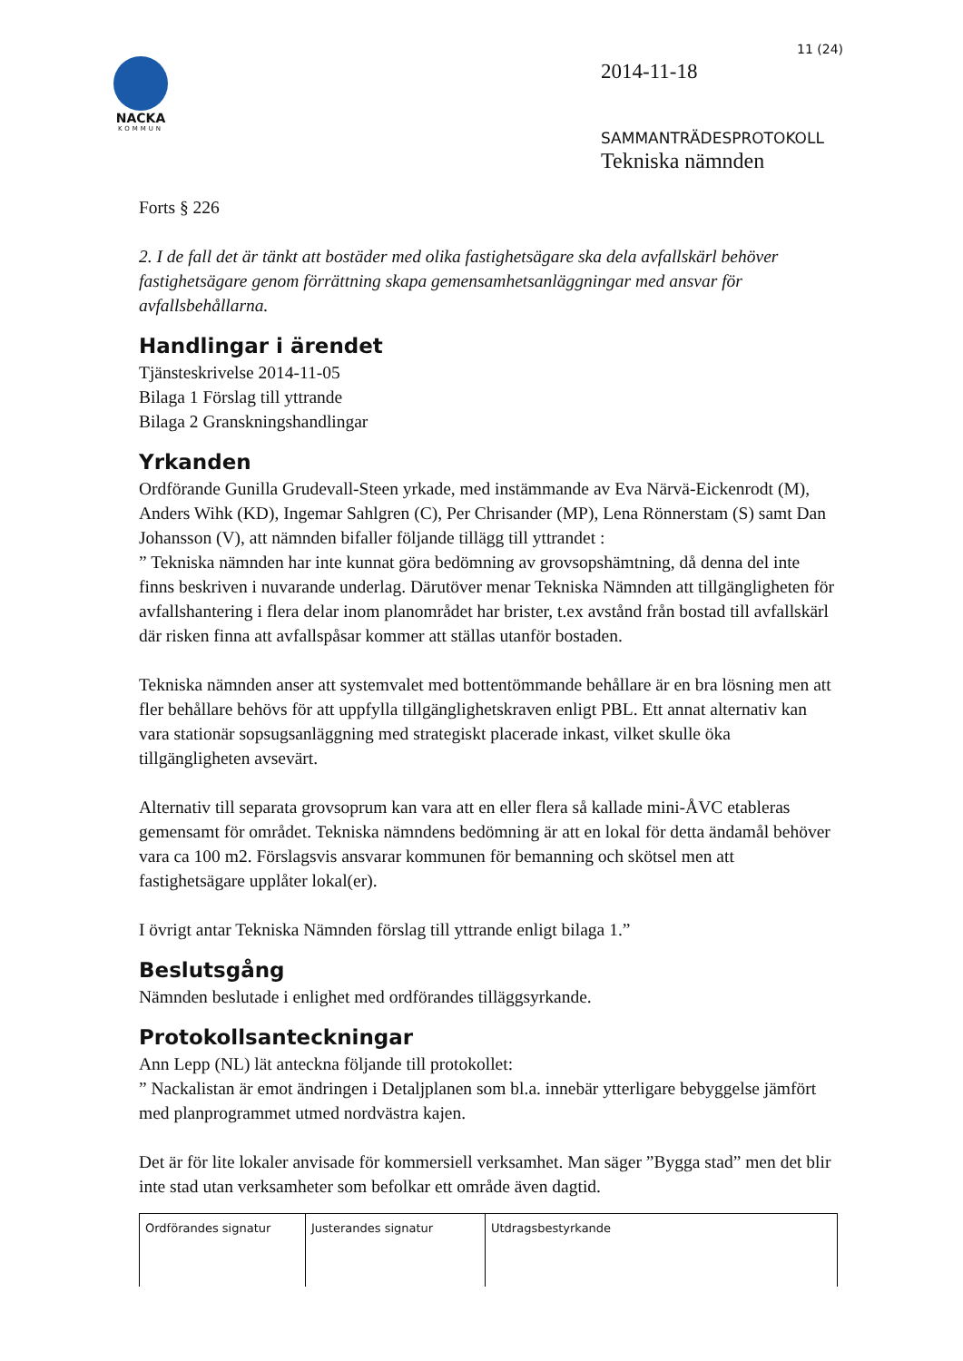NACKA
KOMMUN
11 (24)
2014-11-18
SAMMANTRÄDESPROTOKOLL
Tekniska nämnden
Forts § 226
2. I de fall det är tänkt att bostäder med olika fastighetsägare ska dela avfallskärl behöver fastighetsägare genom förrättning skapa gemensamhetsanläggningar med ansvar för avfallsbehållarna.
Handlingar i ärendet
Tjänsteskrivelse 2014-11-05
Bilaga 1 Förslag till yttrande
Bilaga 2 Granskningshandlingar
Yrkanden
Ordförande Gunilla Grudevall-Steen yrkade, med instämmande av Eva Närvä-Eickenrodt (M), Anders Wihk (KD), Ingemar Sahlgren (C), Per Chrisander (MP), Lena Rönnerstam (S) samt Dan Johansson (V), att nämnden bifaller följande tillägg till yttrandet :
” Tekniska nämnden har inte kunnat göra bedömning av grovsopshämtning, då denna del inte finns beskriven i nuvarande underlag. Därutöver menar Tekniska Nämnden att tillgängligheten för avfallshantering i flera delar inom planområdet har brister, t.ex avstånd från bostad till avfallskärl där risken finna att avfallspåsar kommer att ställas utanför bostaden.
Tekniska nämnden anser att systemvalet med bottentömmande behållare är en bra lösning men att fler behållare behövs för att uppfylla tillgänglighetskraven enligt PBL. Ett annat alternativ kan vara stationär sopsugsanläggning med strategiskt placerade inkast, vilket skulle öka tillgängligheten avsevärt.
Alternativ till separata grovsoprum kan vara att en eller flera så kallade mini-ÅVC etableras gemensamt för området. Tekniska nämndens bedömning är att en lokal för detta ändamål behöver vara ca 100 m2. Förslagsvis ansvarar kommunen för bemanning och skötsel men att fastighetsägare upplåter lokal(er).
I övrigt antar Tekniska Nämnden förslag till yttrande enligt bilaga 1.”
Beslutsgång
Nämnden beslutade i enlighet med ordförandes tilläggsyrkande.
Protokollsanteckningar
Ann Lepp (NL) lät anteckna följande till protokollet:
” Nackalistan är emot ändringen i Detaljplanen som bl.a. innebär ytterligare bebyggelse jämfört med planprogrammet utmed nordvästra kajen.
Det är för lite lokaler anvisade för kommersiell verksamhet. Man säger ”Bygga stad” men det blir inte stad utan verksamheter som befolkar ett område även dagtid.
| Ordförandes signatur | Justerandes signatur | Utdragsbestyrkande |